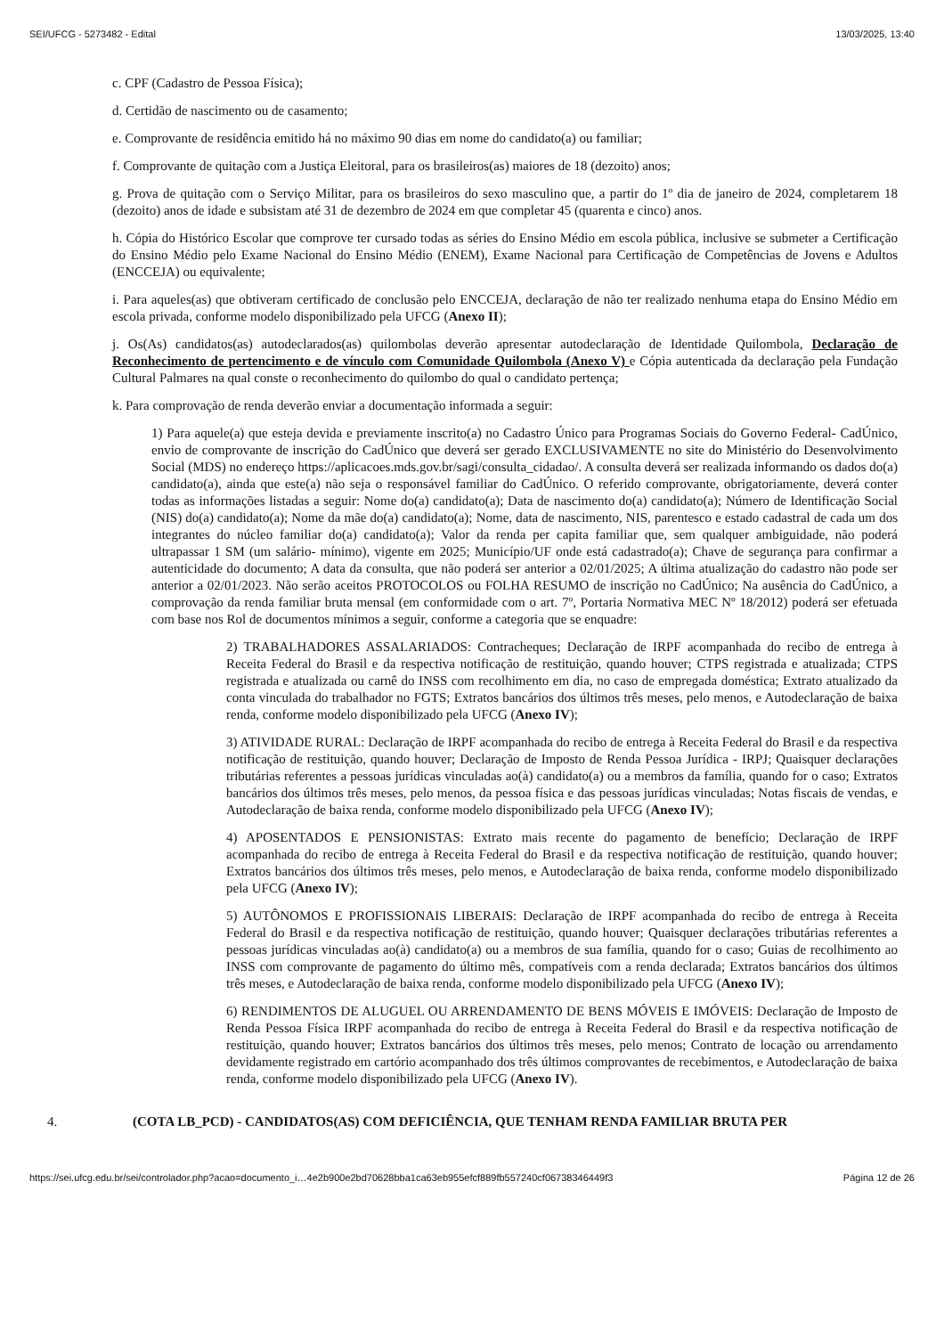SEI/UFCG - 5273482 - Edital 13/03/2025, 13:40
c. CPF (Cadastro de Pessoa Física);
d. Certidão de nascimento ou de casamento;
e. Comprovante de residência emitido há no máximo 90 dias em nome do candidato(a) ou familiar;
f. Comprovante de quitação com a Justiça Eleitoral, para os brasileiros(as) maiores de 18 (dezoito) anos;
g. Prova de quitação com o Serviço Militar, para os brasileiros do sexo masculino que, a partir do 1º dia de janeiro de 2024, completarem 18 (dezoito) anos de idade e subsistam até 31 de dezembro de 2024 em que completar 45 (quarenta e cinco) anos.
h. Cópia do Histórico Escolar que comprove ter cursado todas as séries do Ensino Médio em escola pública, inclusive se submeter a Certificação do Ensino Médio pelo Exame Nacional do Ensino Médio (ENEM), Exame Nacional para Certificação de Competências de Jovens e Adultos (ENCCEJA) ou equivalente;
i. Para aqueles(as) que obtiveram certificado de conclusão pelo ENCCEJA, declaração de não ter realizado nenhuma etapa do Ensino Médio em escola privada, conforme modelo disponibilizado pela UFCG (Anexo II);
j. Os(As) candidatos(as) autodeclarados(as) quilombolas deverão apresentar autodeclaração de Identidade Quilombola, Declaração de Reconhecimento de pertencimento e de vínculo com Comunidade Quilombola (Anexo V) e Cópia autenticada da declaração pela Fundação Cultural Palmares na qual conste o reconhecimento do quilombo do qual o candidato pertença;
k. Para comprovação de renda deverão enviar a documentação informada a seguir:
1) Para aquele(a) que esteja devida e previamente inscrito(a) no Cadastro Único para Programas Sociais do Governo Federal- CadÚnico, envio de comprovante de inscrição do CadÚnico que deverá ser gerado EXCLUSIVAMENTE no site do Ministério do Desenvolvimento Social (MDS) no endereço https://aplicacoes.mds.gov.br/sagi/consulta_cidadao/. A consulta deverá ser realizada informando os dados do(a) candidato(a), ainda que este(a) não seja o responsável familiar do CadÚnico. O referido comprovante, obrigatoriamente, deverá conter todas as informações listadas a seguir: Nome do(a) candidato(a); Data de nascimento do(a) candidato(a); Número de Identificação Social (NIS) do(a) candidato(a); Nome da mãe do(a) candidato(a); Nome, data de nascimento, NIS, parentesco e estado cadastral de cada um dos integrantes do núcleo familiar do(a) candidato(a); Valor da renda per capita familiar que, sem qualquer ambiguidade, não poderá ultrapassar 1 SM (um salário- mínimo), vigente em 2025; Município/UF onde está cadastrado(a); Chave de segurança para confirmar a autenticidade do documento; A data da consulta, que não poderá ser anterior a 02/01/2025; A última atualização do cadastro não pode ser anterior a 02/01/2023. Não serão aceitos PROTOCOLOS ou FOLHA RESUMO de inscrição no CadÚnico; Na ausência do CadÚnico, a comprovação da renda familiar bruta mensal (em conformidade com o art. 7º, Portaria Normativa MEC Nº 18/2012) poderá ser efetuada com base nos Rol de documentos mínimos a seguir, conforme a categoria que se enquadre:
2) TRABALHADORES ASSALARIADOS: Contracheques; Declaração de IRPF acompanhada do recibo de entrega à Receita Federal do Brasil e da respectiva notificação de restituição, quando houver; CTPS registrada e atualizada; CTPS registrada e atualizada ou carnê do INSS com recolhimento em dia, no caso de empregada doméstica; Extrato atualizado da conta vinculada do trabalhador no FGTS; Extratos bancários dos últimos três meses, pelo menos, e Autodeclaração de baixa renda, conforme modelo disponibilizado pela UFCG (Anexo IV);
3) ATIVIDADE RURAL: Declaração de IRPF acompanhada do recibo de entrega à Receita Federal do Brasil e da respectiva notificação de restituição, quando houver; Declaração de Imposto de Renda Pessoa Jurídica - IRPJ; Quaisquer declarações tributárias referentes a pessoas jurídicas vinculadas ao(à) candidato(a) ou a membros da família, quando for o caso; Extratos bancários dos últimos três meses, pelo menos, da pessoa física e das pessoas jurídicas vinculadas; Notas fiscais de vendas, e Autodeclaração de baixa renda, conforme modelo disponibilizado pela UFCG (Anexo IV);
4) APOSENTADOS E PENSIONISTAS: Extrato mais recente do pagamento de benefício; Declaração de IRPF acompanhada do recibo de entrega à Receita Federal do Brasil e da respectiva notificação de restituição, quando houver; Extratos bancários dos últimos três meses, pelo menos, e Autodeclaração de baixa renda, conforme modelo disponibilizado pela UFCG (Anexo IV);
5) AUTÔNOMOS E PROFISSIONAIS LIBERAIS: Declaração de IRPF acompanhada do recibo de entrega à Receita Federal do Brasil e da respectiva notificação de restituição, quando houver; Quaisquer declarações tributárias referentes a pessoas jurídicas vinculadas ao(à) candidato(a) ou a membros de sua família, quando for o caso; Guias de recolhimento ao INSS com comprovante de pagamento do último mês, compatíveis com a renda declarada; Extratos bancários dos últimos três meses, e Autodeclaração de baixa renda, conforme modelo disponibilizado pela UFCG (Anexo IV);
6) RENDIMENTOS DE ALUGUEL OU ARRENDAMENTO DE BENS MÓVEIS E IMÓVEIS: Declaração de Imposto de Renda Pessoa Física IRPF acompanhada do recibo de entrega à Receita Federal do Brasil e da respectiva notificação de restituição, quando houver; Extratos bancários dos últimos três meses, pelo menos; Contrato de locação ou arrendamento devidamente registrado em cartório acompanhado dos três últimos comprovantes de recebimentos, e Autodeclaração de baixa renda, conforme modelo disponibilizado pela UFCG (Anexo IV).
4. (COTA LB_PCD) - CANDIDATOS(AS) COM DEFICIÊNCIA, QUE TENHAM RENDA FAMILIAR BRUTA PER
https://sei.ufcg.edu.br/sei/controlador.php?acao=documento_i…4e2b900e2bd70628bba1ca63eb955efcf889fb557240cf06738346449f3 Página 12 de 26